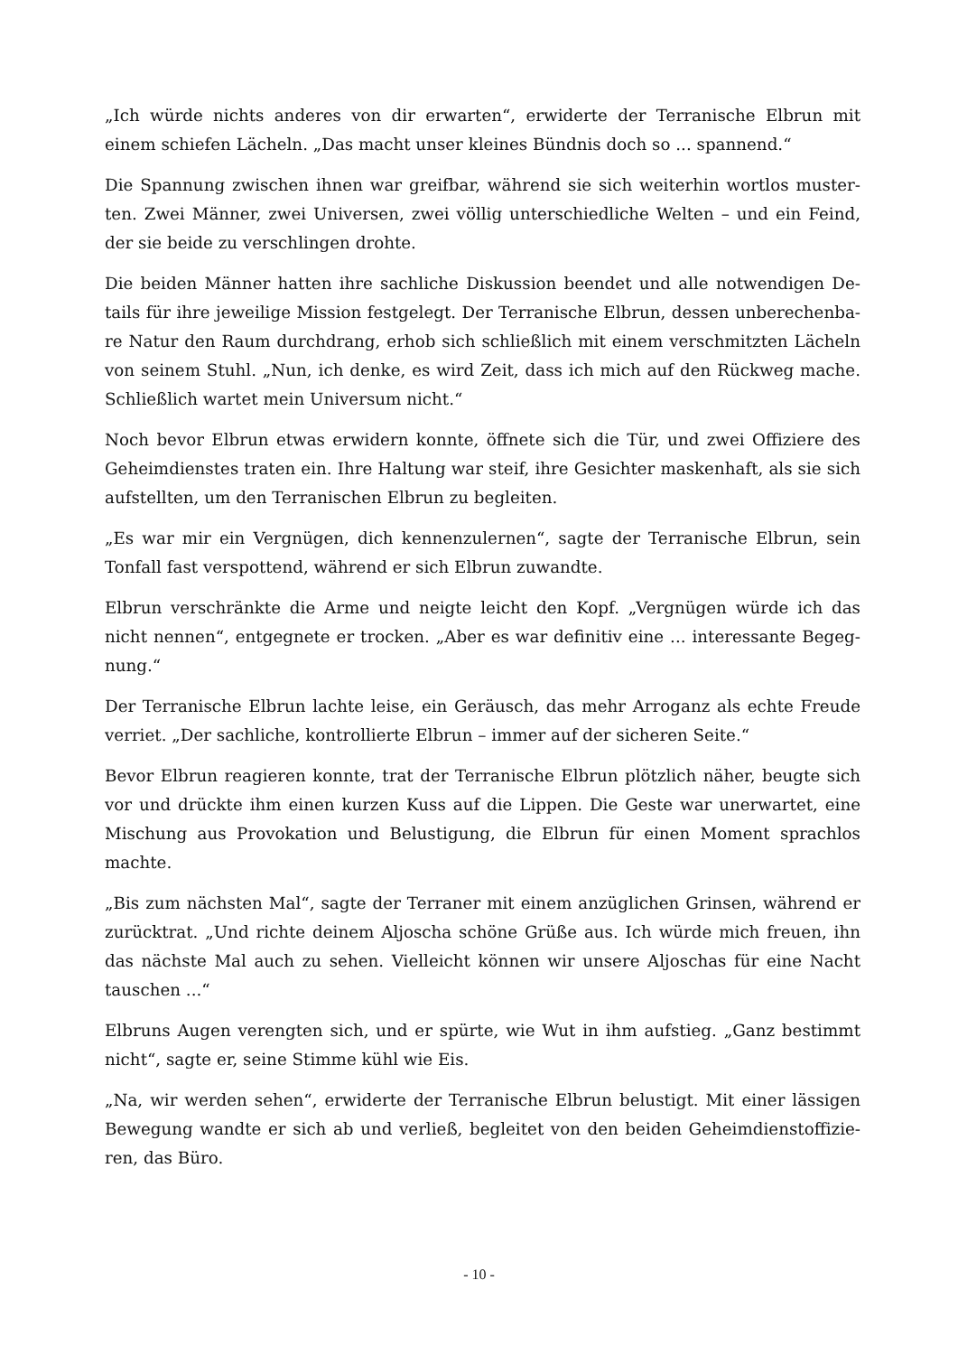„Ich würde nichts anderes von dir erwarten“, erwiderte der Terranische Elbrun mit einem schiefen Lächeln. „Das macht unser kleines Bündnis doch so ... spannend.“
Die Spannung zwischen ihnen war greifbar, während sie sich weiterhin wortlos muster­ten. Zwei Männer, zwei Universen, zwei völlig unterschiedliche Welten – und ein Feind, der sie beide zu verschlingen drohte.
Die beiden Männer hatten ihre sachliche Diskussion beendet und alle notwendigen De­tails für ihre jeweilige Mission festgelegt. Der Terranische Elbrun, dessen unberechenba­re Natur den Raum durchdrang, erhob sich schließlich mit einem verschmitzten Lächeln von seinem Stuhl. „Nun, ich denke, es wird Zeit, dass ich mich auf den Rückweg mache. Schließlich wartet mein Universum nicht.“
Noch bevor Elbrun etwas erwidern konnte, öffnete sich die Tür, und zwei Offiziere des Geheimdienstes traten ein. Ihre Haltung war steif, ihre Gesichter maskenhaft, als sie sich aufstellten, um den Terranischen Elbrun zu begleiten.
„Es war mir ein Vergnügen, dich kennenzulernen“, sagte der Terranische Elbrun, sein Tonfall fast verspottend, während er sich Elbrun zuwandte.
Elbrun verschränkte die Arme und neigte leicht den Kopf. „Vergnügen würde ich das nicht nennen“, entgegnete er trocken. „Aber es war definitiv eine ... interessante Begeg­nung.“
Der Terranische Elbrun lachte leise, ein Geräusch, das mehr Arroganz als echte Freude verriet. „Der sachliche, kontrollierte Elbrun – immer auf der sicheren Seite.“
Bevor Elbrun reagieren konnte, trat der Terranische Elbrun plötzlich näher, beugte sich vor und drückte ihm einen kurzen Kuss auf die Lippen. Die Geste war unerwartet, ei­ne Mischung aus Provokation und Belustigung, die Elbrun für einen Moment sprachlos machte.
„Bis zum nächsten Mal“, sagte der Terraner mit einem anzüglichen Grinsen, während er zurücktrat. „Und richte deinem Aljoscha schöne Grüße aus. Ich würde mich freuen, ihn das nächste Mal auch zu sehen. Vielleicht können wir unsere Aljoschas für eine Nacht tauschen ...“
Elbruns Augen verengten sich, und er spürte, wie Wut in ihm aufstieg. „Ganz bestimmt nicht“, sagte er, seine Stimme kühl wie Eis.
„Na, wir werden sehen“, erwiderte der Terranische Elbrun belustigt. Mit einer lässigen Bewegung wandte er sich ab und verließ, begleitet von den beiden Geheimdienstoffizie­ren, das Büro.
- 10 -